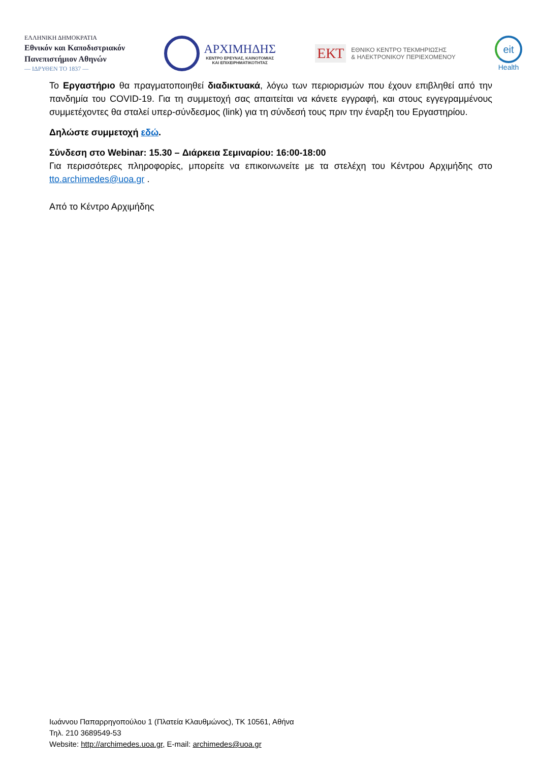ΕΛΛΗΝΙΚΗ ΔΗΜΟΚΡΑΤΙΑ
Εθνικόν και Καποδιστριακόν
Πανεπιστήμιον Αθηνών
— ΙΔΡΥΘΕΝ ΤΟ 1837 —
ΑΡΧΙΜΗΔΗΣ
ΚΕΝΤΡΟ ΕΡΕΥΝΑΣ, ΚΑΙΝΟΤΟΜΙΑΣ
ΚΑΙ ΕΠΙΧΕΙΡΗΜΑΤΙΚΟΤΗΤΑΣ
ΕΚΤ ΕΘΝΙΚΟ ΚΕΝΤΡΟ ΤΕΚΜΗΡΙΩΣΗΣ
& ΗΛΕΚΤΡΟΝΙΚΟΥ ΠΕΡΙΕΧΟΜΕΝΟΥ
eit
Health
Το Εργαστήριο θα πραγματοποιηθεί διαδικτυακά, λόγω των περιορισμών που έχουν επιβληθεί από την πανδημία του COVID-19. Για τη συμμετοχή σας απαιτείται να κάνετε εγγραφή, και στους εγγεγραμμένους συμμετέχοντες θα σταλεί υπερ-σύνδεσμος (link) για τη σύνδεσή τους πριν την έναρξη του Εργαστηρίου.
Δηλώστε συμμετοχή εδώ.
Σύνδεση στο Webinar: 15.30 – Διάρκεια Σεμιναρίου: 16:00-18:00
Για περισσότερες πληροφορίες, μπορείτε να επικοινωνείτε με τα στελέχη του Κέντρου Αρχιμήδης στο tto.archimedes@uoa.gr .
Από το Κέντρο Αρχιμήδης
Ιωάννου Παπαρρηγοπούλου 1 (Πλατεία Κλαυθμώνος), ΤΚ 10561, Αθήνα
Τηλ. 210 3689549-53
Website: http://archimedes.uoa.gr, E-mail: archimedes@uoa.gr